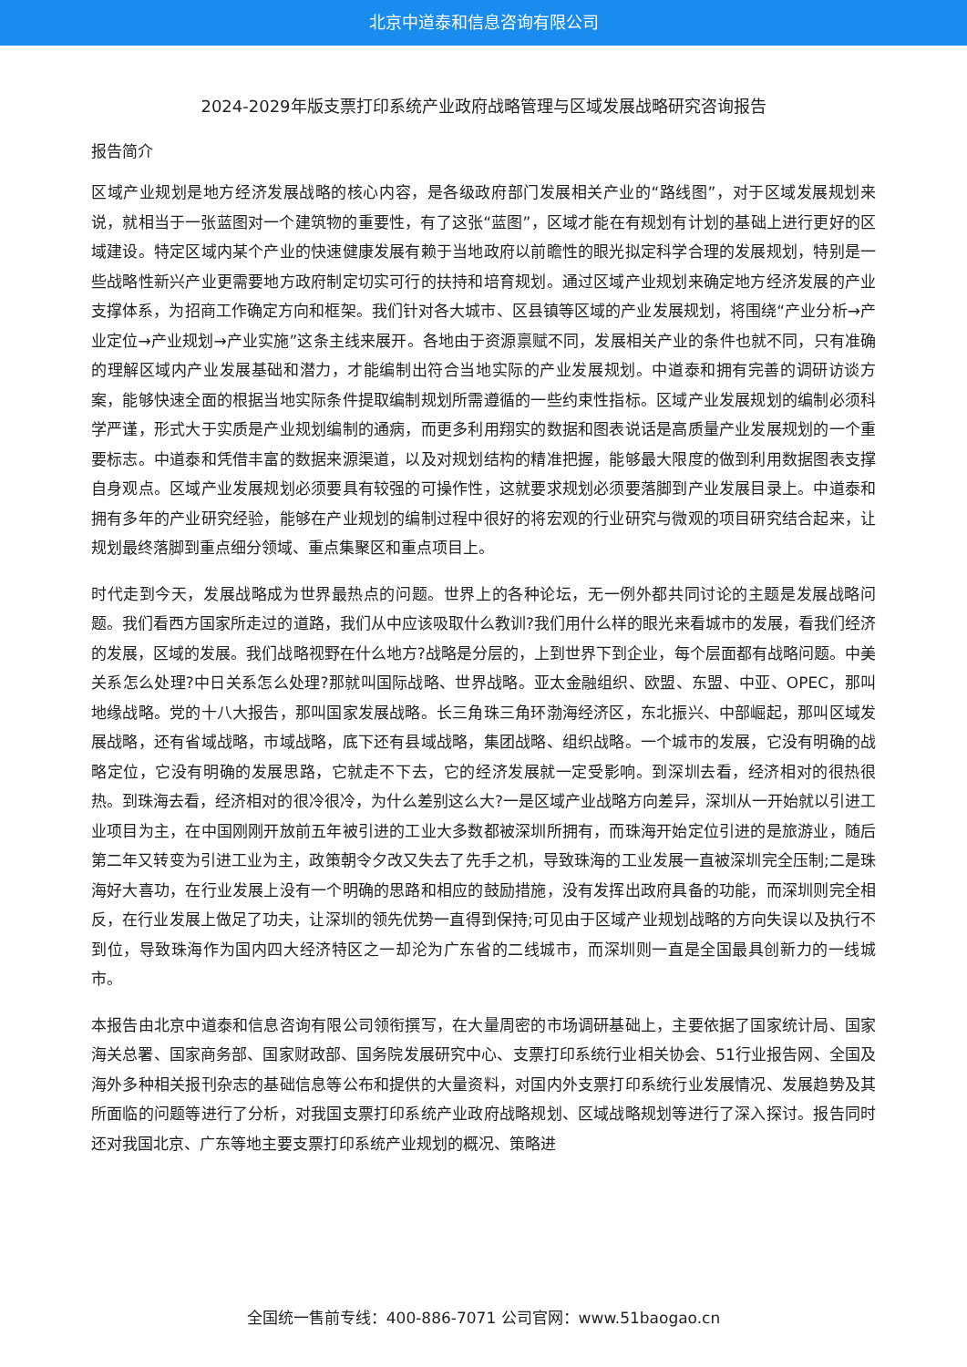北京中道泰和信息咨询有限公司
2024-2029年版支票打印系统产业政府战略管理与区域发展战略研究咨询报告
报告简介
区域产业规划是地方经济发展战略的核心内容，是各级政府部门发展相关产业的“路线图”，对于区域发展规划来说，就相当于一张蓝图对一个建筑物的重要性，有了这张“蓝图”，区域才能在有规划有计划的基础上进行更好的区域建设。特定区域内某个产业的快速健康发展有赖于当地政府以前瞻性的眼光拟定科学合理的发展规划，特别是一些战略性新兴产业更需要地方政府制定切实可行的扶持和培育规划。通过区域产业规划来确定地方经济发展的产业支撑体系，为招商工作确定方向和框架。我们针对各大城市、区县镇等区域的产业发展规划，将围绕“产业分析→产业定位→产业规划→产业实施”这条主线来展开。各地由于资源禀赋不同，发展相关产业的条件也就不同，只有准确的理解区域内产业发展基础和潜力，才能编制出符合当地实际的产业发展规划。中道泰和拥有完善的调研访谈方案，能够快速全面的根据当地实际条件提取编制规划所需遵循的一些约束性指标。区域产业发展规划的编制必须科学严谨，形式大于实质是产业规划编制的通病，而更多利用翔实的数据和图表说话是高质量产业发展规划的一个重要标志。中道泰和凭借丰富的数据来源渠道，以及对规划结构的精准把握，能够最大限度的做到利用数据图表支撑自身观点。区域产业发展规划必须要具有较强的可操作性，这就要求规划必须要落脚到产业发展目录上。中道泰和拥有多年的产业研究经验，能够在产业规划的编制过程中很好的将宏观的行业研究与微观的项目研究结合起来，让规划最终落脚到重点细分领域、重点集聚区和重点项目上。
时代走到今天，发展战略成为世界最热点的问题。世界上的各种论坛，无一例外都共同讨论的主题是发展战略问题。我们看西方国家所走过的道路，我们从中应该吸取什么教训?我们用什么样的眼光来看城市的发展，看我们经济的发展，区域的发展。我们战略视野在什么地方?战略是分层的，上到世界下到企业，每个层面都有战略问题。中美关系怎么处理?中日关系怎么处理?那就叫国际战略、世界战略。亚太金融组织、欧盟、东盟、中亚、OPEC，那叫地缘战略。党的十八大报告，那叫国家发展战略。长三角珠三角环渤海经济区，东北振兴、中部崛起，那叫区域发展战略，还有省域战略，市域战略，底下还有县域战略，集团战略、组织战略。一个城市的发展，它没有明确的战略定位，它没有明确的发展思路，它就走不下去，它的经济发展就一定受影响。到深圳去看，经济相对的很热很热。到珠海去看，经济相对的很冷很冷，为什么差别这么大?一是区域产业战略方向差异，深圳从一开始就以引进工业项目为主，在中国刚刚开放前五年被引进的工业大多数都被深圳所拥有，而珠海开始定位引进的是旅游业，随后第二年又转变为引进工业为主，政策朝令夕改又失去了先手之机，导致珠海的工业发展一直被深圳完全压制;二是珠海好大喜功，在行业发展上没有一个明确的思路和相应的鼓励措施，没有发挥出政府具备的功能，而深圳则完全相反，在行业发展上做足了功夫，让深圳的领先优势一直得到保持;可见由于区域产业规划战略的方向失误以及执行不到位，导致珠海作为国内四大经济特区之一却沦为广东省的二线城市，而深圳则一直是全国最具创新力的一线城市。
本报告由北京中道泰和信息咨询有限公司领衔撰写，在大量周密的市场调研基础上，主要依据了国家统计局、国家海关总署、国家商务部、国家财政部、国务院发展研究中心、支票打印系统行业相关协会、51行业报告网、全国及海外多种相关报刊杂志的基础信息等公布和提供的大量资料，对国内外支票打印系统行业发展情况、发展趋势及其所面临的问题等进行了分析，对我国支票打印系统产业政府战略规划、区域战略规划等进行了深入探讨。报告同时还对我国北京、广东等地主要支票打印系统产业规划的概况、策略进
全国统一售前专线：400-886-7071 公司官网：www.51baogao.cn